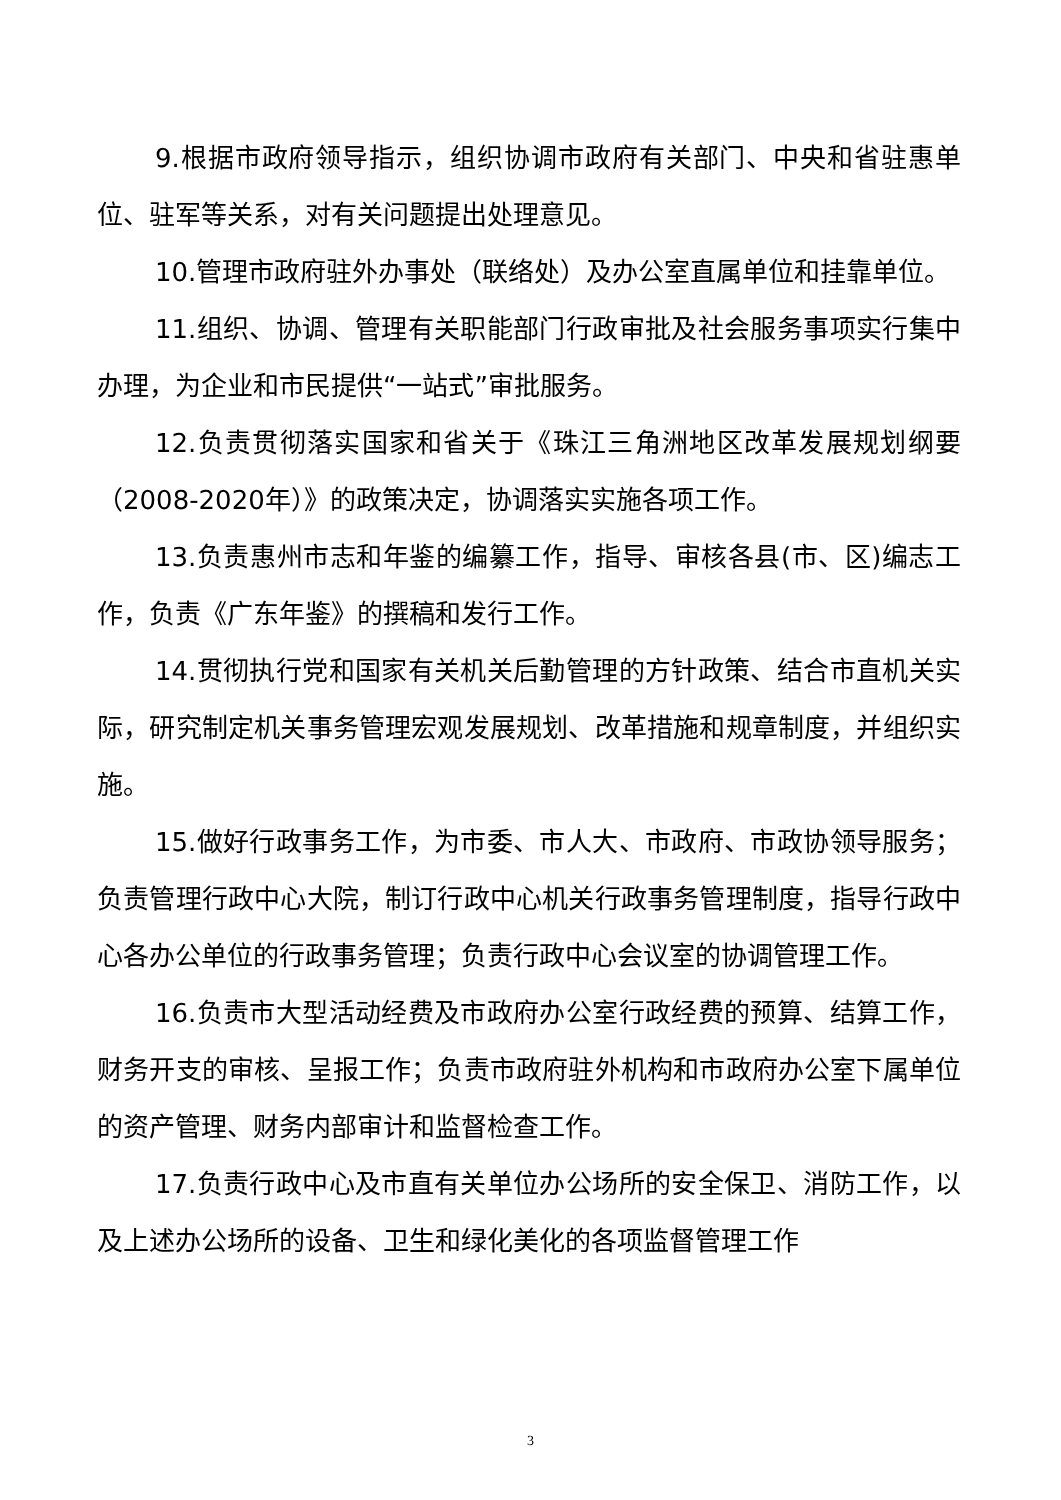9.根据市政府领导指示，组织协调市政府有关部门、中央和省驻惠单位、驻军等关系，对有关问题提出处理意见。
10.管理市政府驻外办事处（联络处）及办公室直属单位和挂靠单位。
11.组织、协调、管理有关职能部门行政审批及社会服务事项实行集中办理，为企业和市民提供“一站式”审批服务。
12.负责贯彻落实国家和省关于《珠江三角洲地区改革发展规划纲要（2008-2020年）》的政策决定，协调落实实施各项工作。
13.负责惠州市志和年鉴的编纂工作，指导、审核各县(市、区)编志工作，负责《广东年鉴》的撰稿和发行工作。
14.贯彻执行党和国家有关机关后勤管理的方针政策、结合市直机关实际，研究制定机关事务管理宏观发展规划、改革措施和规章制度，并组织实施。
15.做好行政事务工作，为市委、市人大、市政府、市政协领导服务；负责管理行政中心大院，制订行政中心机关行政事务管理制度，指导行政中心各办公单位的行政事务管理；负责行政中心会议室的协调管理工作。
16.负责市大型活动经费及市政府办公室行政经费的预算、结算工作，财务开支的审核、呈报工作；负责市政府驻外机构和市政府办公室下属单位的资产管理、财务内部审计和监督检查工作。
17.负责行政中心及市直有关单位办公场所的安全保卫、消防工作，以及上述办公场所的设备、卫生和绿化美化的各项监督管理工作
3